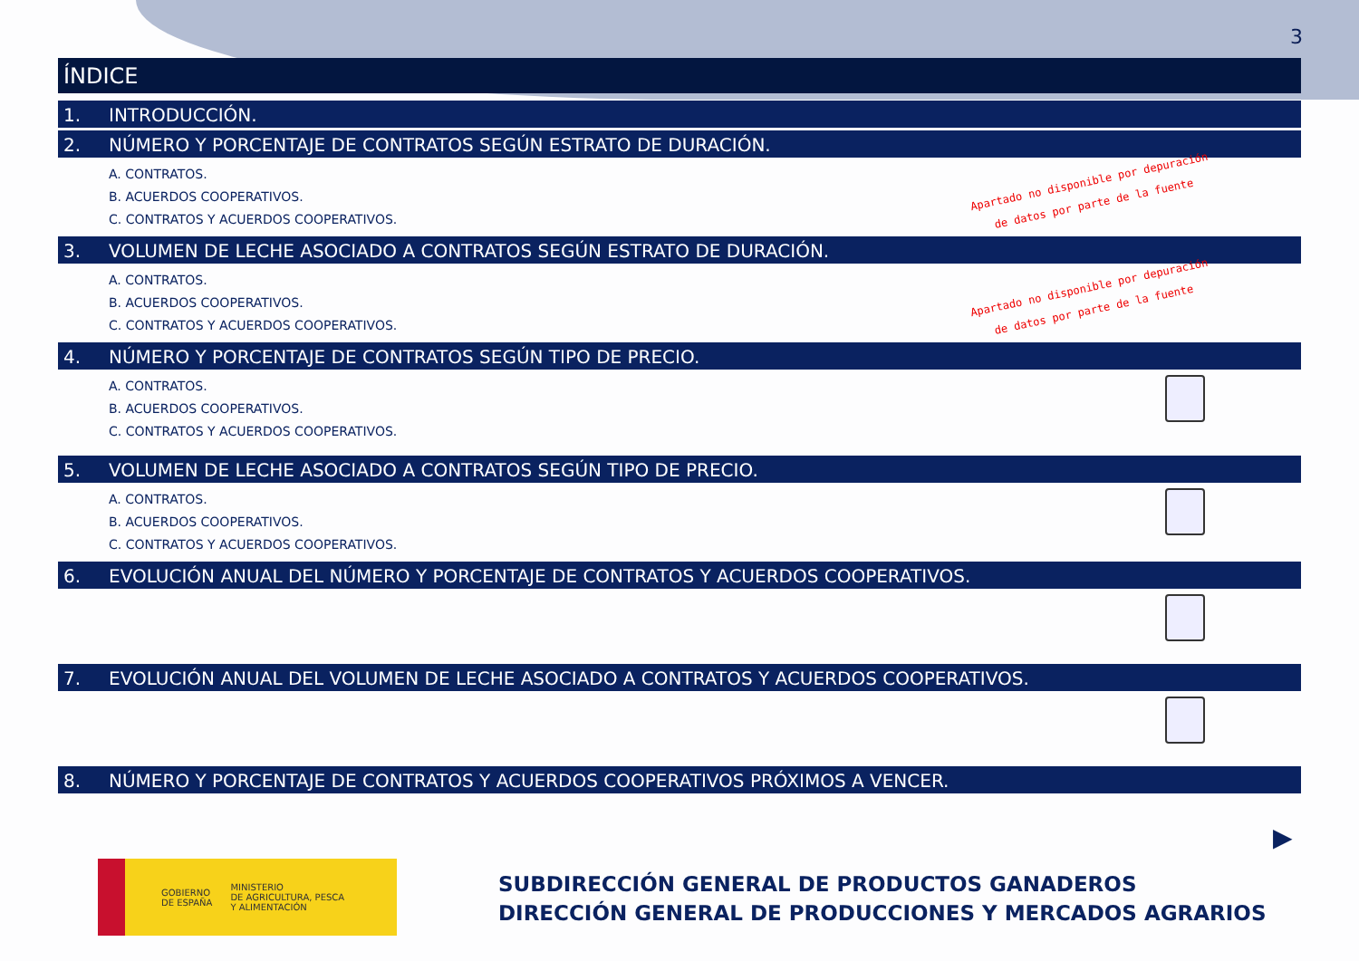3
ÍNDICE
1. INTRODUCCIÓN.
2. NÚMERO Y PORCENTAJE DE CONTRATOS SEGÚN ESTRATO DE DURACIÓN.
A. CONTRATOS.
B. ACUERDOS COOPERATIVOS.
C. CONTRATOS Y ACUERDOS COOPERATIVOS.
Apartado no disponible por depuración
de datos por parte de la fuente
3. VOLUMEN DE LECHE ASOCIADO A CONTRATOS SEGÚN ESTRATO DE DURACIÓN.
A. CONTRATOS.
B. ACUERDOS COOPERATIVOS.
C. CONTRATOS Y ACUERDOS COOPERATIVOS.
Apartado no disponible por depuración
de datos por parte de la fuente
4. NÚMERO Y PORCENTAJE DE CONTRATOS SEGÚN TIPO DE PRECIO.
A. CONTRATOS.
B. ACUERDOS COOPERATIVOS.
C. CONTRATOS Y ACUERDOS COOPERATIVOS.
5. VOLUMEN DE LECHE ASOCIADO A CONTRATOS SEGÚN TIPO DE PRECIO.
A. CONTRATOS.
B. ACUERDOS COOPERATIVOS.
C. CONTRATOS Y ACUERDOS COOPERATIVOS.
6. EVOLUCIÓN ANUAL DEL NÚMERO Y PORCENTAJE DE CONTRATOS Y ACUERDOS COOPERATIVOS.
7. EVOLUCIÓN ANUAL DEL VOLUMEN DE LECHE ASOCIADO A CONTRATOS Y ACUERDOS COOPERATIVOS.
8. NÚMERO Y PORCENTAJE DE CONTRATOS Y ACUERDOS COOPERATIVOS PRÓXIMOS A VENCER.
▶
GOBIERNO
DE ESPAÑA
MINISTERIO
DE AGRICULTURA, PESCA
Y ALIMENTACIÓN
SUBDIRECCIÓN GENERAL DE PRODUCTOS GANADEROS
DIRECCIÓN GENERAL DE PRODUCCIONES Y MERCADOS AGRARIOS